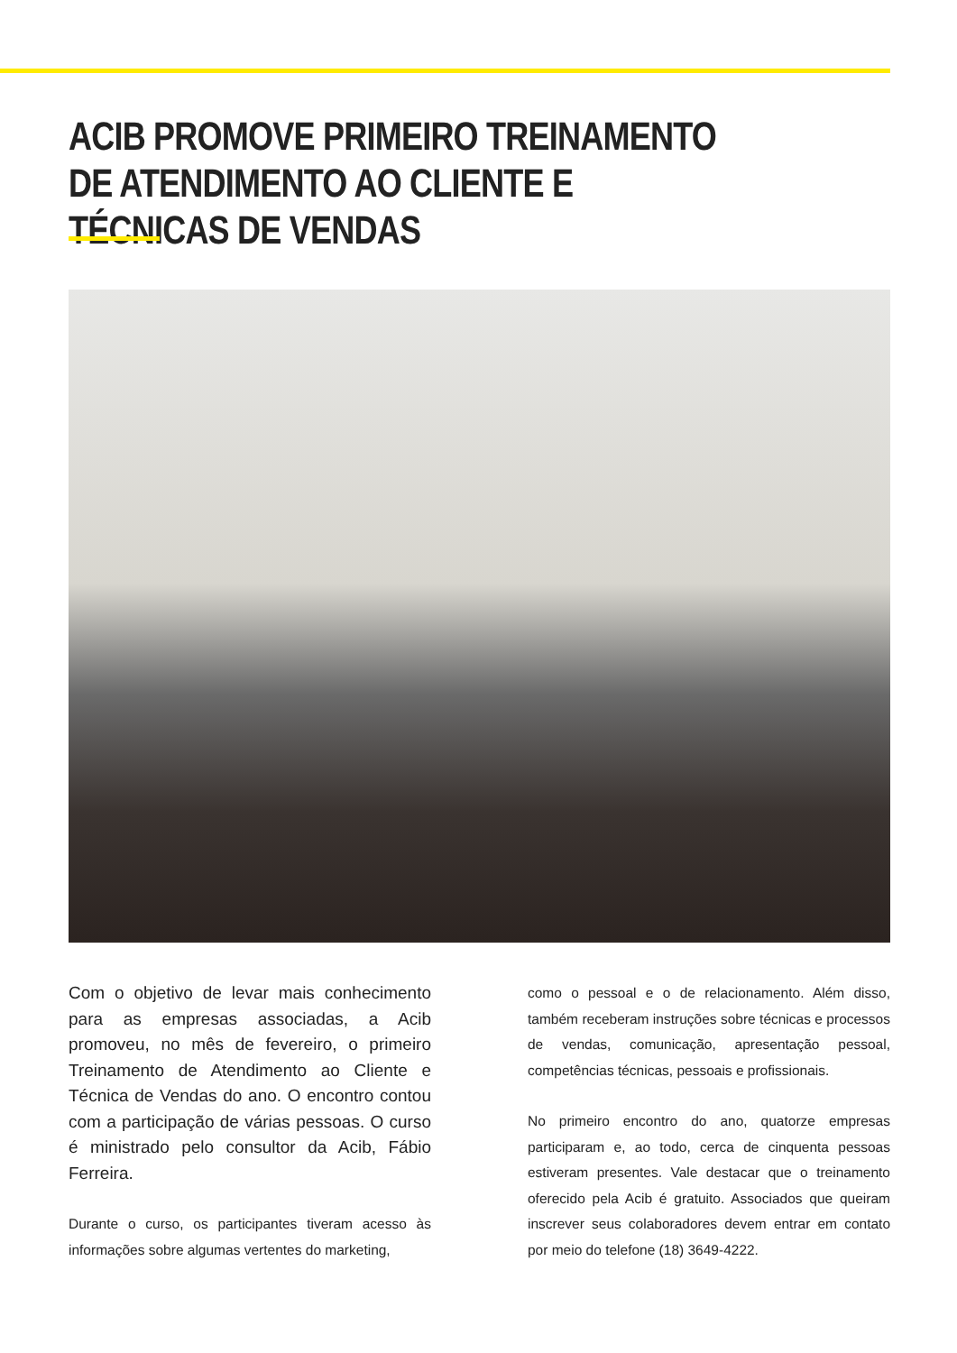ACIB PROMOVE PRIMEIRO TREINAMENTO DE ATENDIMENTO AO CLIENTE E TÉCNICAS DE VENDAS
Com o objetivo de levar mais conhecimento para as empresas associadas, a Acib promoveu, no mês de fevereiro, o primeiro Treinamento de Atendimento ao Cliente e Técnica de Vendas do ano. O encontro contou com a participação de várias pessoas. O curso é ministrado pelo consultor da Acib, Fábio Ferreira.
Durante o curso, os participantes tiveram acesso às informações sobre algumas vertentes do marketing,
como o pessoal e o de relacionamento. Além disso, também receberam instruções sobre técnicas e processos de vendas, comunicação, apresentação pessoal, competências técnicas, pessoais e profissionais.
No primeiro encontro do ano, quatorze empresas participaram e, ao todo, cerca de cinquenta pessoas estiveram presentes. Vale destacar que o treinamento oferecido pela Acib é gratuito. Associados que queiram inscrever seus colaboradores devem entrar em contato por meio do telefone (18) 3649-4222.